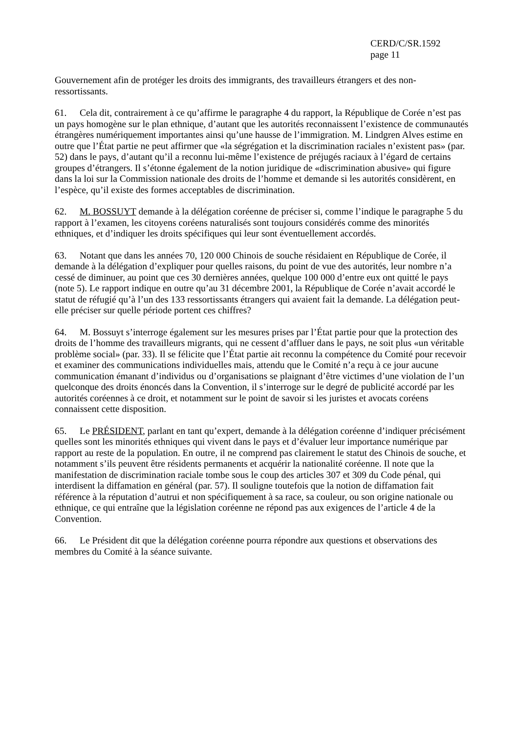CERD/C/SR.1592
page 11
Gouvernement afin de protéger les droits des immigrants, des travailleurs étrangers et des non-ressortissants.
61. Cela dit, contrairement à ce qu’affirme le paragraphe 4 du rapport, la République de Corée n’est pas un pays homogène sur le plan ethnique, d’autant que les autorités reconnaissent l’existence de communautés étrangères numériquement importantes ainsi qu’une hausse de l’immigration. M. Lindgren Alves estime en outre que l’État partie ne peut affirmer que «la ségrégation et la discrimination raciales n’existent pas» (par. 52) dans le pays, d’autant qu’il a reconnu lui-même l’existence de préjugés raciaux à l’égard de certains groupes d’étrangers. Il s’étonne également de la notion juridique de «discrimination abusive» qui figure dans la loi sur la Commission nationale des droits de l’homme et demande si les autorités considèrent, en l’espèce, qu’il existe des formes acceptables de discrimination.
62. M. BOSSUYT demande à la délégation coréenne de préciser si, comme l’indique le paragraphe 5 du rapport à l’examen, les citoyens coréens naturalisés sont toujours considérés comme des minorités ethniques, et d’indiquer les droits spécifiques qui leur sont éventuellement accordés.
63. Notant que dans les années 70, 120 000 Chinois de souche résidaient en République de Corée, il demande à la délégation d’expliquer pour quelles raisons, du point de vue des autorités, leur nombre n’a cessé de diminuer, au point que ces 30 dernières années, quelque 100 000 d’entre eux ont quitté le pays (note 5). Le rapport indique en outre qu’au 31 décembre 2001, la République de Corée n’avait accordé le statut de réfugié qu’à l’un des 133 ressortissants étrangers qui avaient fait la demande. La délégation peut-elle préciser sur quelle période portent ces chiffres?
64. M. Bossuyt s’interroge également sur les mesures prises par l’État partie pour que la protection des droits de l’homme des travailleurs migrants, qui ne cessent d’affluer dans le pays, ne soit plus «un véritable problème social» (par. 33). Il se félicite que l’État partie ait reconnu la compétence du Comité pour recevoir et examiner des communications individuelles mais, attendu que le Comité n’a reçu à ce jour aucune communication émanant d’individus ou d’organisations se plaignant d’être victimes d’une violation de l’un quelconque des droits énoncés dans la Convention, il s’interroge sur le degré de publicité accordé par les autorités coréennes à ce droit, et notamment sur le point de savoir si les juristes et avocats coréens connaissent cette disposition.
65. Le PRÉSIDENT, parlant en tant qu’expert, demande à la délégation coréenne d’indiquer précisément quelles sont les minorités ethniques qui vivent dans le pays et d’évaluer leur importance numérique par rapport au reste de la population. En outre, il ne comprend pas clairement le statut des Chinois de souche, et notamment s’ils peuvent être résidents permanents et acquérir la nationalité coréenne. Il note que la manifestation de discrimination raciale tombe sous le coup des articles 307 et 309 du Code pénal, qui interdisent la diffamation en général (par. 57). Il souligne toutefois que la notion de diffamation fait référence à la réputation d’autrui et non spécifiquement à sa race, sa couleur, ou son origine nationale ou ethnique, ce qui entraîne que la législation coréenne ne répond pas aux exigences de l’article 4 de la Convention.
66. Le Président dit que la délégation coréenne pourra répondre aux questions et observations des membres du Comité à la séance suivante.